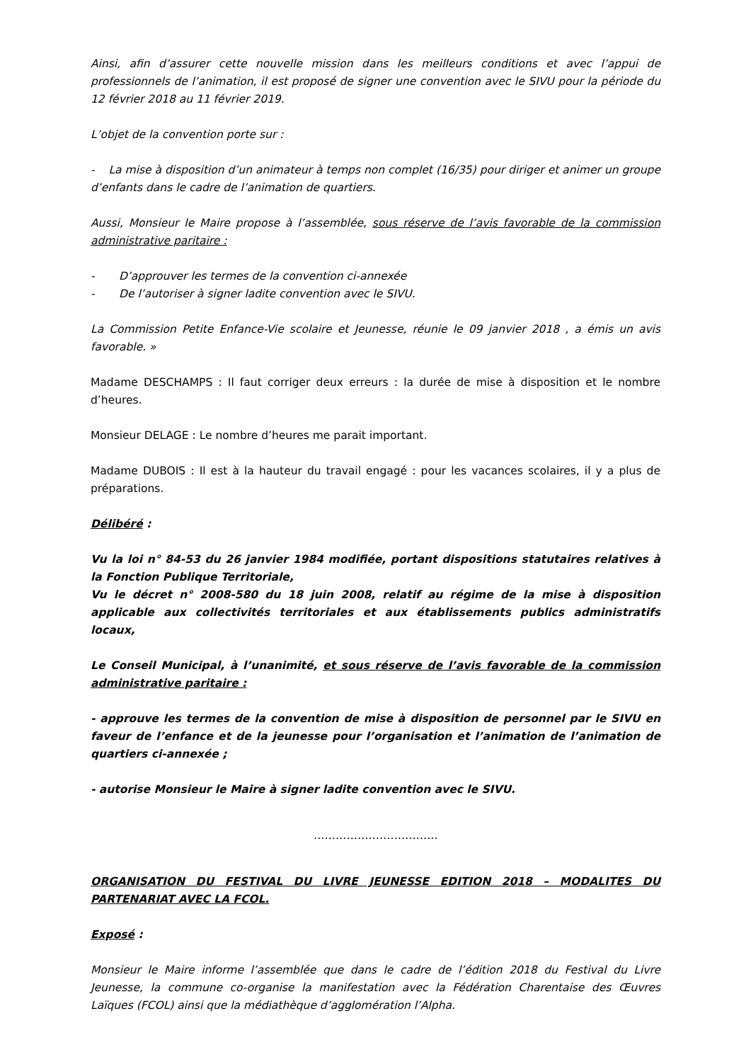Ainsi, afin d’assurer cette nouvelle mission dans les meilleurs conditions et avec l’appui de professionnels de l’animation, il est proposé de signer une convention avec le SIVU pour la période du 12 février 2018 au 11 février 2019.
L’objet de la convention porte sur :
- La mise à disposition d’un animateur à temps non complet (16/35) pour diriger et animer un groupe d’enfants dans le cadre de l’animation de quartiers.
Aussi, Monsieur le Maire propose à l’assemblée, sous réserve de l’avis favorable de la commission administrative paritaire :
- D’approuver les termes de la convention ci-annexée
- De l’autoriser à signer ladite convention avec le SIVU.
La Commission Petite Enfance-Vie scolaire et Jeunesse, réunie le 09 janvier 2018 , a émis un avis favorable. »
Madame DESCHAMPS : Il faut corriger deux erreurs : la durée de mise à disposition et le nombre d’heures.
Monsieur DELAGE : Le nombre d’heures me parait important.
Madame DUBOIS : Il est à la hauteur du travail engagé : pour les vacances scolaires, il y a plus de préparations.
Délibéré :
Vu la loi n° 84-53 du 26 janvier 1984 modifiée, portant dispositions statutaires relatives à la Fonction Publique Territoriale,
Vu le décret n° 2008-580 du 18 juin 2008, relatif au régime de la mise à disposition applicable aux collectivités territoriales et aux établissements publics administratifs locaux,
Le Conseil Municipal, à l’unanimité, et sous réserve de l’avis favorable de la commission administrative paritaire :
- approuve les termes de la convention de mise à disposition de personnel par le SIVU en faveur de l’enfance et de la jeunesse pour l’organisation et l’animation de l’animation de quartiers ci-annexée ;
- autorise Monsieur le Maire à signer ladite convention avec le SIVU.
…………………………….
ORGANISATION DU FESTIVAL DU LIVRE JEUNESSE EDITION 2018 – MODALITES DU PARTENARIAT AVEC LA FCOL.
Exposé :
Monsieur le Maire informe l’assemblée que dans le cadre de l’édition 2018 du Festival du Livre Jeunesse, la commune co-organise la manifestation avec la Fédération Charentaise des Œuvres Laïques (FCOL) ainsi que la médiathèque d’agglomération l’Alpha.